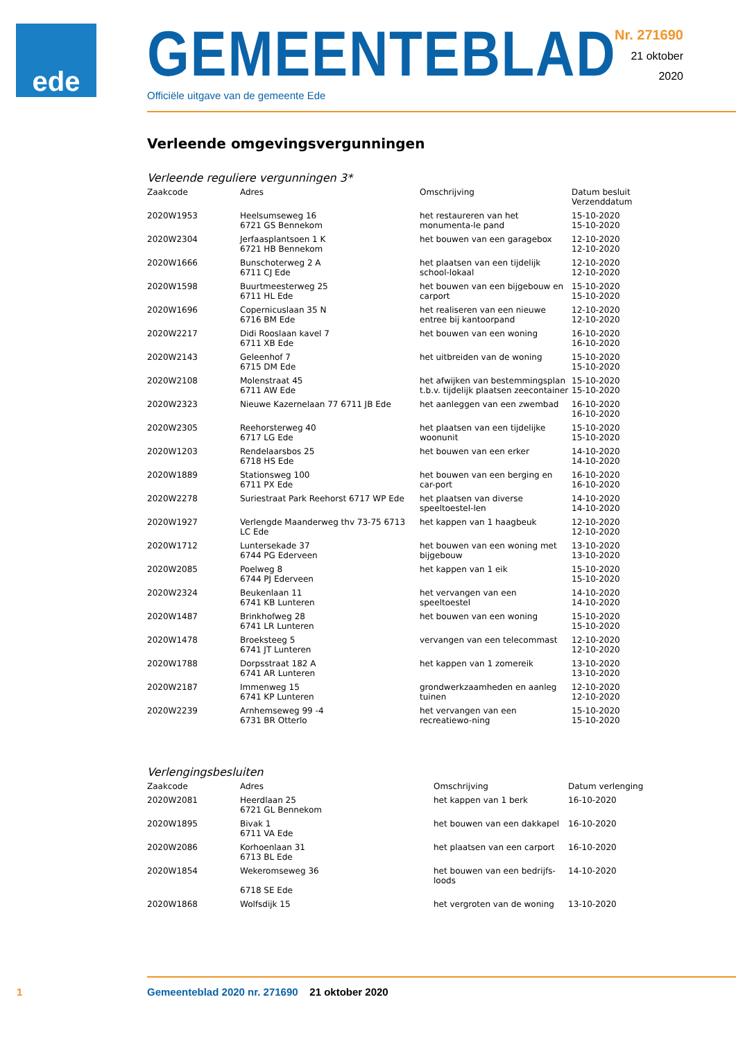ede
GEMEENTEBLAD
Officiële uitgave van de gemeente Ede
Nr. 271690
21 oktober
2020
Verleende omgevingsvergunningen
Verleende reguliere vergunningen 3*
| Zaakcode | Adres | Omschrijving | Datum besluit Verzenddatum |
| --- | --- | --- | --- |
| 2020W1953 | Heelsumseweg 16 6721 GS Bennekom | het restaureren van het monumenta-le pand | 15-10-2020 15-10-2020 |
| 2020W2304 | Jerfaasplantsoen 1 K 6721 HB Bennekom | het bouwen van een garagebox | 12-10-2020 12-10-2020 |
| 2020W1666 | Bunschoterweg 2 A 6711 CJ Ede | het plaatsen van een tijdelijk school-lokaal | 12-10-2020 12-10-2020 |
| 2020W1598 | Buurtmeesterweg 25 6711 HL Ede | het bouwen van een bijgebouw en carport | 15-10-2020 15-10-2020 |
| 2020W1696 | Copernicuslaan 35 N 6716 BM Ede | het realiseren van een nieuwe entree bij kantoorpand | 12-10-2020 12-10-2020 |
| 2020W2217 | Didi Rooslaan kavel 7 6711 XB Ede | het bouwen van een woning | 16-10-2020 16-10-2020 |
| 2020W2143 | Geleenhof 7 6715 DM Ede | het uitbreiden van de woning | 15-10-2020 15-10-2020 |
| 2020W2108 | Molenstraat 45 6711 AW Ede | het afwijken van bestemmingsplan t.b.v. tijdelijk plaatsen zeecontainer | 15-10-2020 15-10-2020 |
| 2020W2323 | Nieuwe Kazernelaan 77 6711 JB Ede | het aanleggen van een zwembad | 16-10-2020 16-10-2020 |
| 2020W2305 | Reehorsterweg 40 6717 LG Ede | het plaatsen van een tijdelijke woonunit | 15-10-2020 15-10-2020 |
| 2020W1203 | Rendelaarsbos 25 6718 HS Ede | het bouwen van een erker | 14-10-2020 14-10-2020 |
| 2020W1889 | Stationsweg 100 6711 PX Ede | het bouwen van een berging en car-port | 16-10-2020 16-10-2020 |
| 2020W2278 | Suriestraat Park Reehorst 6717 WP Ede | het plaatsen van diverse speeltoestel-len | 14-10-2020 14-10-2020 |
| 2020W1927 | Verlengde Maanderweg thv 73-75 6713 LC Ede | het kappen van 1 haagbeuk | 12-10-2020 12-10-2020 |
| 2020W1712 | Luntersekade 37 6744 PG Ederveen | het bouwen van een woning met bijgebouw | 13-10-2020 13-10-2020 |
| 2020W2085 | Poelweg 8 6744 PJ Ederveen | het kappen van 1 eik | 15-10-2020 15-10-2020 |
| 2020W2324 | Beukenlaan 11 6741 KB Lunteren | het vervangen van een speeltoestel | 14-10-2020 14-10-2020 |
| 2020W1487 | Brinkhofweg 28 6741 LR Lunteren | het bouwen van een woning | 15-10-2020 15-10-2020 |
| 2020W1478 | Broeksteeg 5 6741 JT Lunteren | vervangen van een telecommast | 12-10-2020 12-10-2020 |
| 2020W1788 | Dorpsstraat 182 A 6741 AR Lunteren | het kappen van 1 zomereik | 13-10-2020 13-10-2020 |
| 2020W2187 | Immenweg 15 6741 KP Lunteren | grondwerkzaamheden en aanleg tuinen | 12-10-2020 12-10-2020 |
| 2020W2239 | Arnhemseweg 99 -4 6731 BR Otterlo | het vervangen van een recreatiewo-ning | 15-10-2020 15-10-2020 |
Verlengingsbesluiten
| Zaakcode | Adres | Omschrijving | Datum verlenging |
| --- | --- | --- | --- |
| 2020W2081 | Heerdlaan 25 6721 GL Bennekom | het kappen van 1 berk | 16-10-2020 |
| 2020W1895 | Bivak 1 6711 VA Ede | het bouwen van een dakkapel | 16-10-2020 |
| 2020W2086 | Korhoenlaan 31 6713 BL Ede | het plaatsen van een carport | 16-10-2020 |
| 2020W1854 | Wekeromseweg 36 6718 SE Ede | het bouwen van een bedrijfs-loods | 14-10-2020 |
| 2020W1868 | Wolfsdijk 15 | het vergroten van de woning | 13-10-2020 |
1 Gemeenteblad 2020 nr. 271690 21 oktober 2020